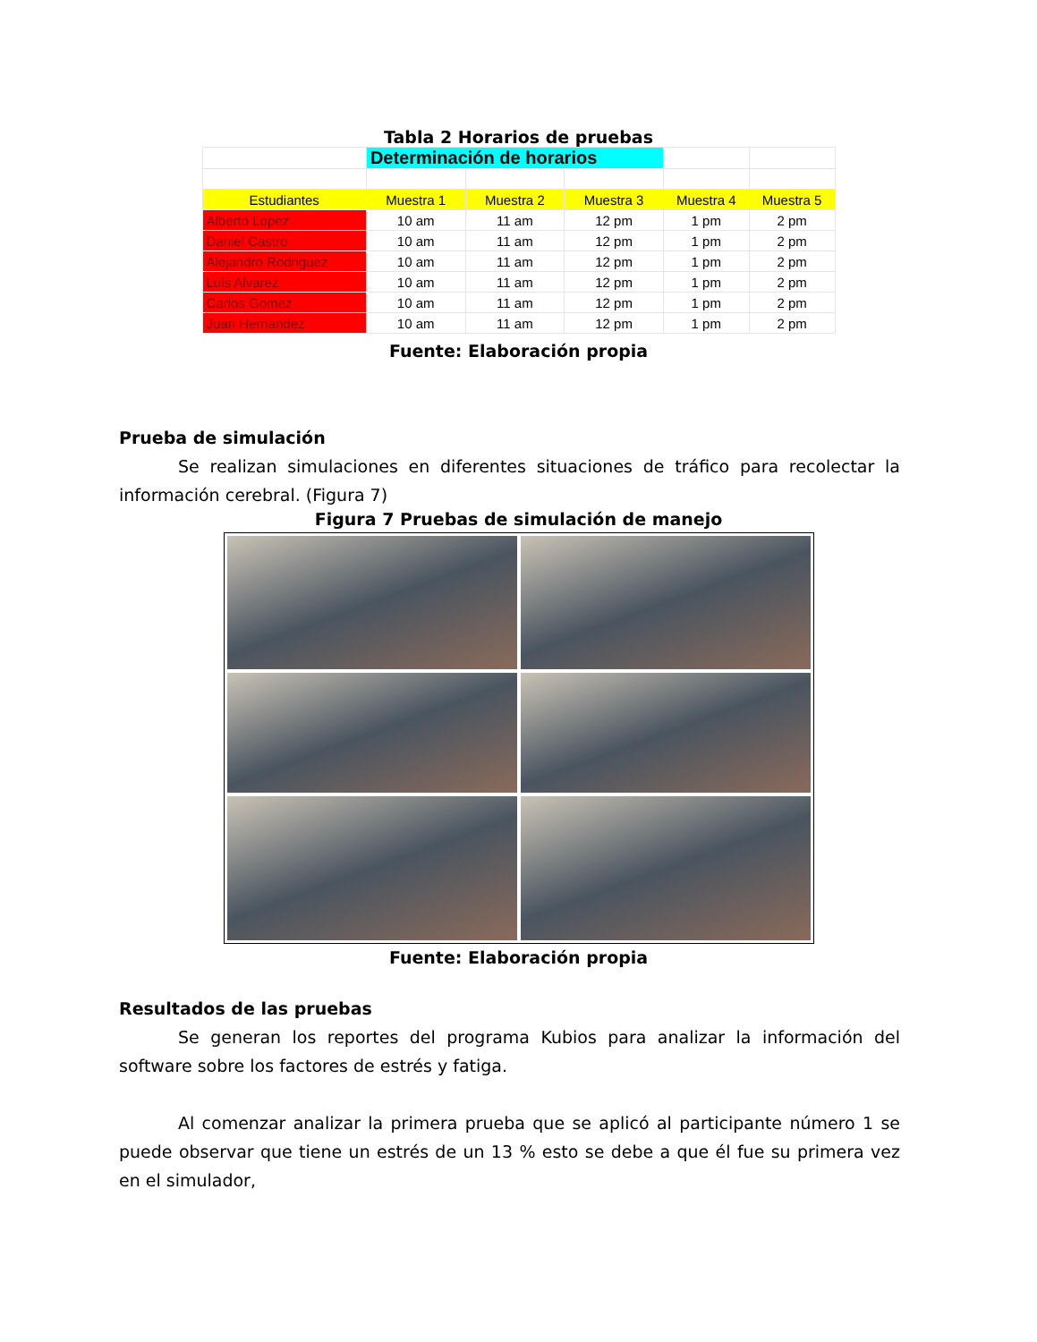Tabla 2 Horarios de pruebas
| | Determinación de horarios | | | | |
| Estudiantes | Muestra 1 | Muestra 2 | Muestra 3 | Muestra 4 | Muestra 5 |
| Alberto Lopez | 10 am | 11 am | 12 pm | 1 pm | 2 pm |
| Daniel Castro | 10 am | 11 am | 12 pm | 1 pm | 2 pm |
| Alejandro Rodriguez | 10 am | 11 am | 12 pm | 1 pm | 2 pm |
| Luis Alvarez | 10 am | 11 am | 12 pm | 1 pm | 2 pm |
| Carlos Gomez | 10 am | 11 am | 12 pm | 1 pm | 2 pm |
| Juan Hernandez | 10 am | 11 am | 12 pm | 1 pm | 2 pm |
Fuente: Elaboración propia
Prueba de simulación
Se realizan simulaciones en diferentes situaciones de tráfico para recolectar la información cerebral. (Figura 7)
Figura 7 Pruebas de simulación de manejo
Fuente: Elaboración propia
Resultados de las pruebas
Se generan los reportes del programa Kubios para analizar la información del software sobre los factores de estrés y fatiga.
Al comenzar analizar la primera prueba que se aplicó al participante número 1 se puede observar que tiene un estrés de un 13 % esto se debe a que él fue su primera vez en el simulador,